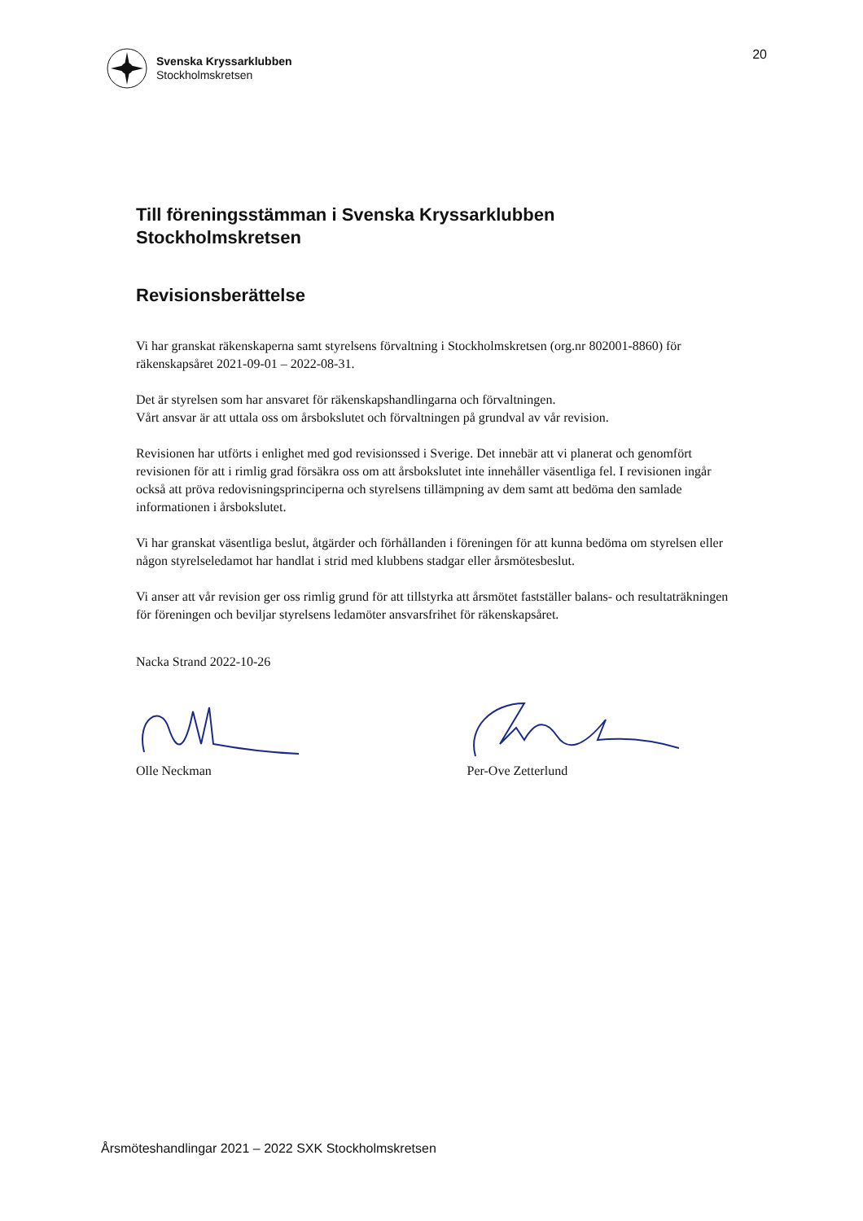Svenska Kryssarklubben
Stockholmskretsen
20
Till föreningsstämman i Svenska Kryssarklubben
Stockholmskretsen
Revisionsberättelse
Vi har granskat räkenskaperna samt styrelsens förvaltning i Stockholmskretsen (org.nr 802001-8860) för räkenskapsåret 2021-09-01 – 2022-08-31.
Det är styrelsen som har ansvaret för räkenskapshandlingarna och förvaltningen.
Vårt ansvar är att uttala oss om årsbokslutet och förvaltningen på grundval av vår revision.
Revisionen har utförts i enlighet med god revisionssed i Sverige. Det innebär att vi planerat och genomfört revisionen för att i rimlig grad försäkra oss om att årsbokslutet inte innehåller väsentliga fel. I revisionen ingår också att pröva redovisningsprinciperna och styrelsens tillämpning av dem samt att bedöma den samlade informationen i årsbokslutet.
Vi har granskat väsentliga beslut, åtgärder och förhållanden i föreningen för att kunna bedöma om styrelsen eller någon styrelseledamot har handlat i strid med klubbens stadgar eller årsmötesbeslut.
Vi anser att vår revision ger oss rimlig grund för att tillstyrka att årsmötet fastställer balans- och resultaträkningen för föreningen och beviljar styrelsens ledamöter ansvarsfrihet för räkenskapsåret.
Nacka Strand 2022-10-26
Olle Neckman
Per-Ove Zetterlund
Årsmöteshandlingar 2021 – 2022 SXK Stockholmskretsen